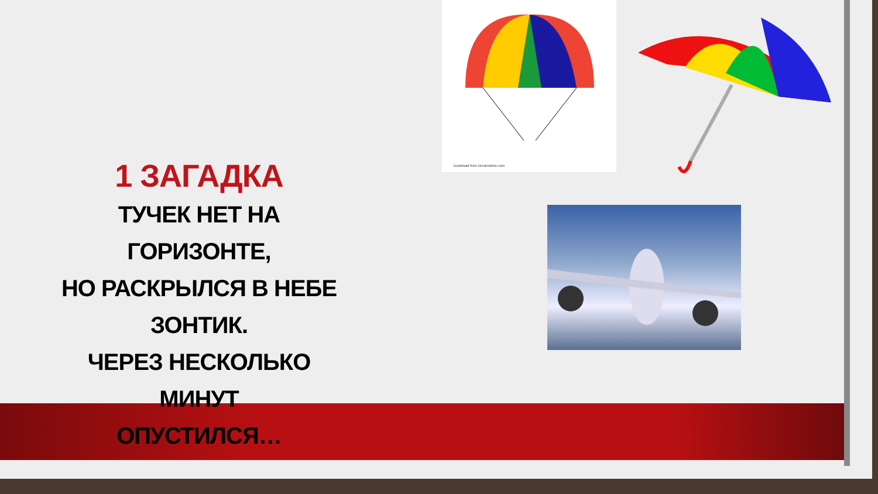Download from Dreamstime.com
1 ЗАГАДКА
ТУЧЕК НЕТ НА ГОРИЗОНТЕ,
НО РАСКРЫЛСЯ В НЕБЕ
ЗОНТИК.
ЧЕРЕЗ НЕСКОЛЬКО МИНУТ
ОПУСТИЛСЯ…